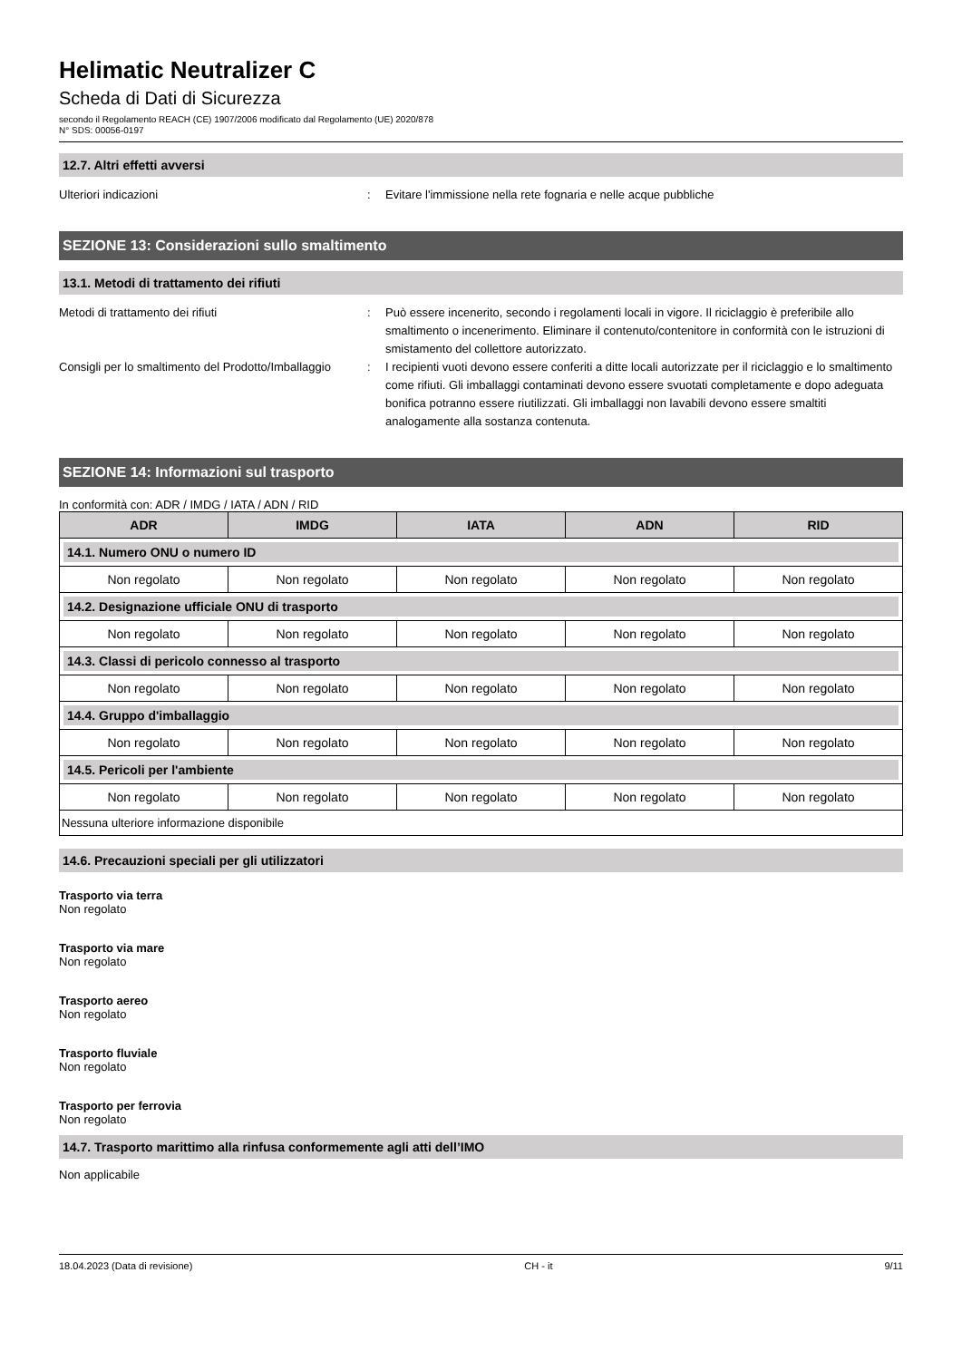Helimatic Neutralizer C
Scheda di Dati di Sicurezza
secondo il Regolamento REACH (CE) 1907/2006 modificato dal Regolamento (UE) 2020/878
N° SDS: 00056-0197
12.7. Altri effetti avversi
Ulteriori indicazioni : Evitare l'immissione nella rete fognaria e nelle acque pubbliche
SEZIONE 13: Considerazioni sullo smaltimento
13.1. Metodi di trattamento dei rifiuti
Metodi di trattamento dei rifiuti : Può essere incenerito, secondo i regolamenti locali in vigore. Il riciclaggio è preferibile allo smaltimento o incenerimento. Eliminare il contenuto/contenitore in conformità con le istruzioni di smistamento del collettore autorizzato.
Consigli per lo smaltimento del Prodotto/Imballaggio
: I recipienti vuoti devono essere conferiti a ditte locali autorizzate per il riciclaggio e lo smaltimento come rifiuti. Gli imballaggi contaminati devono essere svuotati completamente e dopo adeguata bonifica potranno essere riutilizzati. Gli imballaggi non lavabili devono essere smaltiti analogamente alla sostanza contenuta.
SEZIONE 14: Informazioni sul trasporto
In conformità con: ADR / IMDG / IATA / ADN / RID
| ADR | IMDG | IATA | ADN | RID |
| --- | --- | --- | --- | --- |
| 14.1. Numero ONU o numero ID | | | | |
| Non regolato | Non regolato | Non regolato | Non regolato | Non regolato |
| 14.2. Designazione ufficiale ONU di trasporto | | | | |
| Non regolato | Non regolato | Non regolato | Non regolato | Non regolato |
| 14.3. Classi di pericolo connesso al trasporto | | | | |
| Non regolato | Non regolato | Non regolato | Non regolato | Non regolato |
| 14.4. Gruppo d'imballaggio | | | | |
| Non regolato | Non regolato | Non regolato | Non regolato | Non regolato |
| 14.5. Pericoli per l'ambiente | | | | |
| Non regolato | Non regolato | Non regolato | Non regolato | Non regolato |
| Nessuna ulteriore informazione disponibile | | | | |
14.6. Precauzioni speciali per gli utilizzatori
Trasporto via terra
Non regolato
Trasporto via mare
Non regolato
Trasporto aereo
Non regolato
Trasporto fluviale
Non regolato
Trasporto per ferrovia
Non regolato
14.7. Trasporto marittimo alla rinfusa conformemente agli atti dell’IMO
Non applicabile
18.04.2023 (Data di revisione) CH - it 9/11